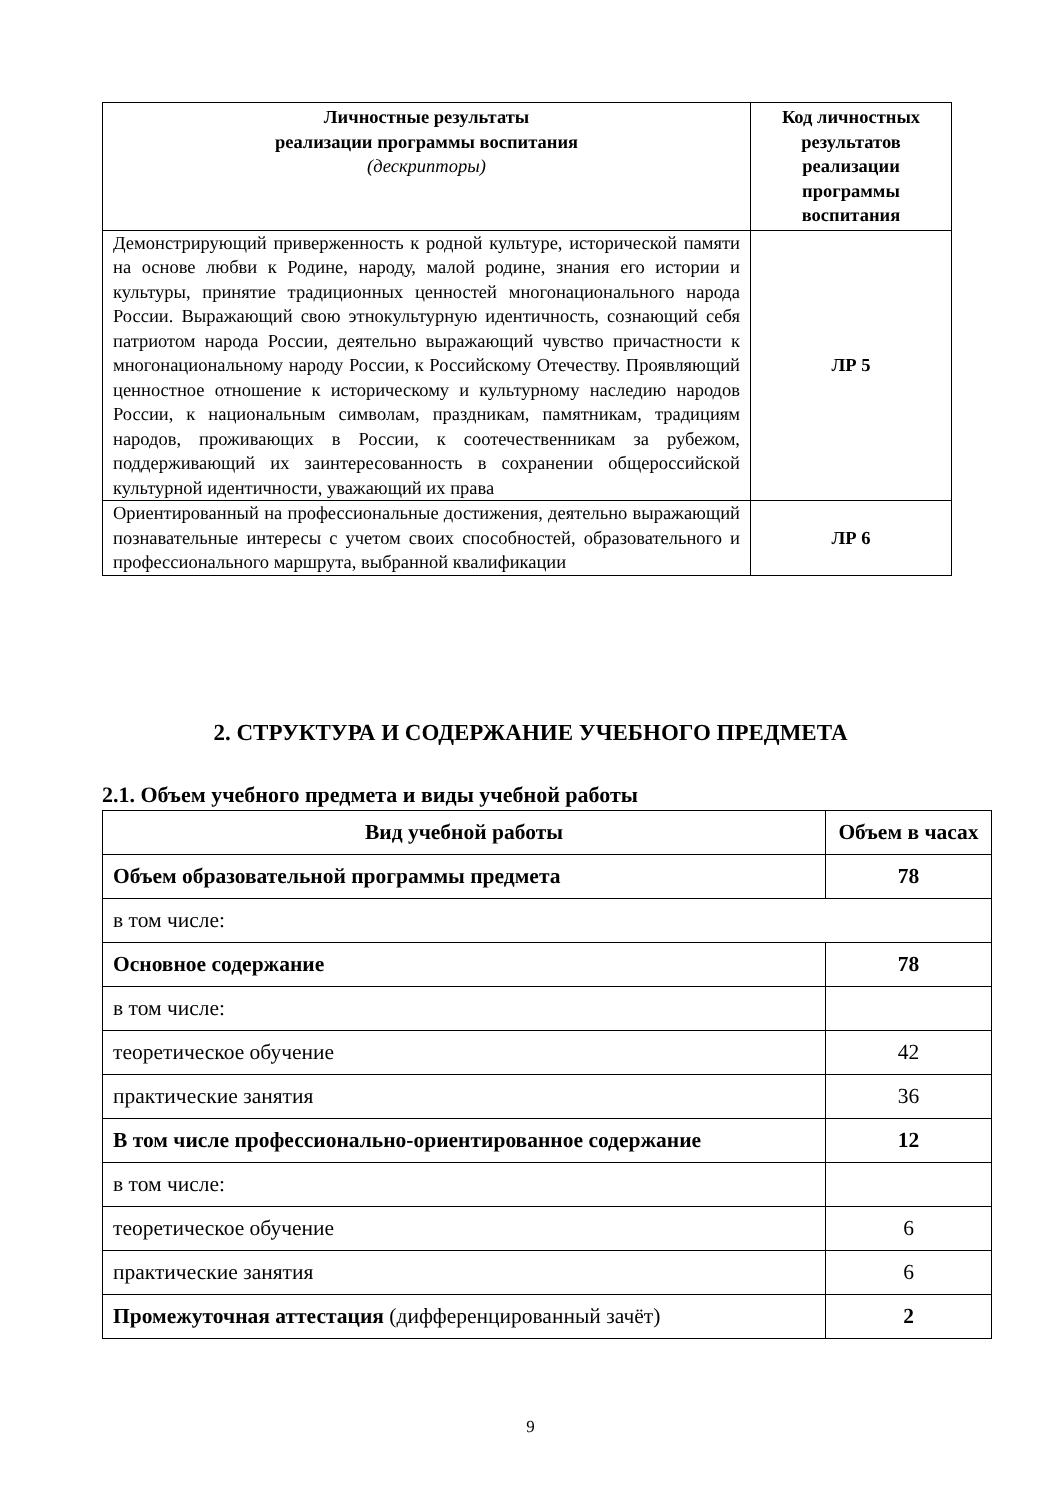| Личностные результаты реализации программы воспитания (дескрипторы) | Код личностных результатов реализации программы воспитания |
| --- | --- |
| Демонстрирующий приверженность к родной культуре, исторической памяти на основе любви к Родине, народу, малой родине, знания его истории и культуры, принятие традиционных ценностей многонационального народа России. Выражающий свою этнокультурную идентичность, сознающий себя патриотом народа России, деятельно выражающий чувство причастности к многонациональному народу России, к Российскому Отечеству. Проявляющий ценностное отношение к историческому и культурному наследию народов России, к национальным символам, праздникам, памятникам, традициям народов, проживающих в России, к соотечественникам за рубежом, поддерживающий их заинтересованность в сохранении общероссийской культурной идентичности, уважающий их права | ЛР 5 |
| Ориентированный на профессиональные достижения, деятельно выражающий познавательные интересы с учетом своих способностей, образовательного и профессионального маршрута, выбранной квалификации | ЛР 6 |
2. СТРУКТУРА И СОДЕРЖАНИЕ УЧЕБНОГО ПРЕДМЕТА
2.1. Объем учебного предмета и виды учебной работы
| Вид учебной работы | Объем в часах |
| Объем образовательной программы предмета | 78 |
| в том числе: | |
| Основное содержание | 78 |
| в том числе: | |
| теоретическое обучение | 42 |
| практические занятия | 36 |
| В том числе профессионально-ориентированное содержание | 12 |
| в том числе: | |
| теоретическое обучение | 6 |
| практические занятия | 6 |
| Промежуточная аттестация (дифференцированный зачёт) | 2 |
9